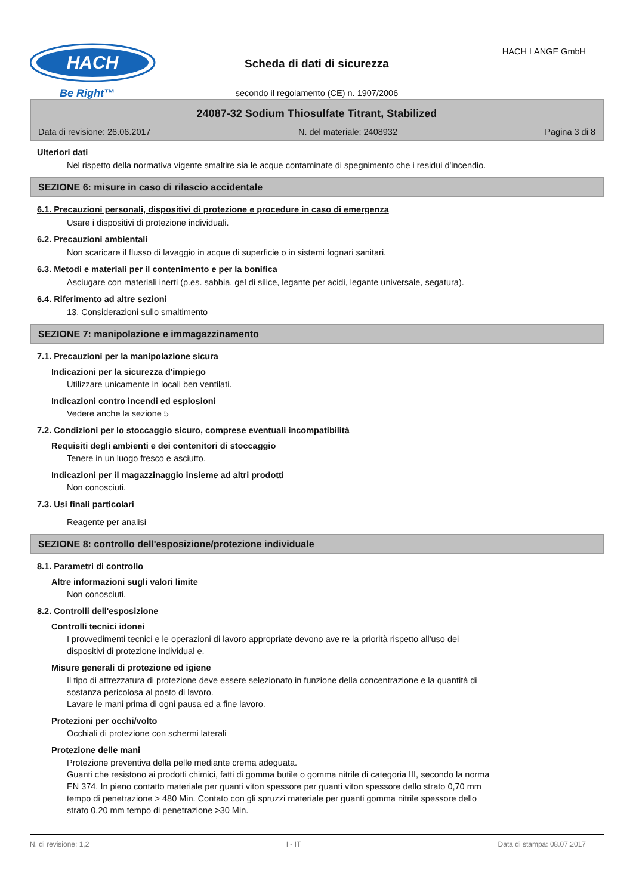HACH
Be Right™
Scheda di dati di sicurezza
secondo il regolamento (CE) n. 1907/2006
HACH LANGE GmbH
24087-32 Sodium Thiosulfate Titrant, Stabilized
Data di revisione: 26.06.2017 N. del materiale: 2408932 Pagina 3 di 8
Ulteriori dati
Nel rispetto della normativa vigente smaltire sia le acque contaminate di spegnimento che i residui d'incendio.
SEZIONE 6: misure in caso di rilascio accidentale
6.1. Precauzioni personali, dispositivi di protezione e procedure in caso di emergenza
Usare i dispositivi di protezione individuali.
6.2. Precauzioni ambientali
Non scaricare il flusso di lavaggio in acque di superficie o in sistemi fognari sanitari.
6.3. Metodi e materiali per il contenimento e per la bonifica
Asciugare con materiali inerti (p.es. sabbia, gel di silice, legante per acidi, legante universale, segatura).
6.4. Riferimento ad altre sezioni
13. Considerazioni sullo smaltimento
SEZIONE 7: manipolazione e immagazzinamento
7.1. Precauzioni per la manipolazione sicura
Indicazioni per la sicurezza d'impiego
Utilizzare unicamente in locali ben ventilati.
Indicazioni contro incendi ed esplosioni
Vedere anche la sezione 5
7.2. Condizioni per lo stoccaggio sicuro, comprese eventuali incompatibilità
Requisiti degli ambienti e dei contenitori di stoccaggio
Tenere in un luogo fresco e asciutto.
Indicazioni per il magazzinaggio insieme ad altri prodotti
Non conosciuti.
7.3. Usi finali particolari
Reagente per analisi
SEZIONE 8: controllo dell'esposizione/protezione individuale
8.1. Parametri di controllo
Altre informazioni sugli valori limite
Non conosciuti.
8.2. Controlli dell'esposizione
Controlli tecnici idonei
I provvedimenti tecnici e le operazioni di lavoro appropriate devono ave re la priorità rispetto all'uso dei
dispositivi di protezione individual e.
Misure generali di protezione ed igiene
Il tipo di attrezzatura di protezione deve essere selezionato in funzione della concentrazione e la quantità di
sostanza pericolosa al posto di lavoro.
Lavare le mani prima di ogni pausa ed a fine lavoro.
Protezioni per occhi/volto
Occhiali di protezione con schermi laterali
Protezione delle mani
Protezione preventiva della pelle mediante crema adeguata.
Guanti che resistono ai prodotti chimici, fatti di gomma butile o gomma nitrile di categoria III, secondo la norma
EN 374. In pieno contatto materiale per guanti viton spessore per guanti viton spessore dello strato 0,70 mm
tempo di penetrazione > 480 Min. Contato con gli spruzzi materiale per guanti gomma nitrile spessore dello
strato 0,20 mm tempo di penetrazione >30 Min.
N. di revisione: 1,2 I - IT Data di stampa: 08.07.2017